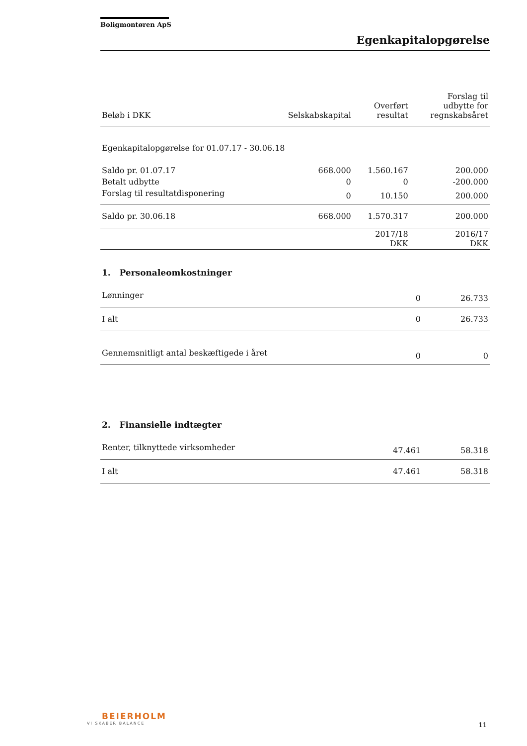Boligmontøren ApS
Egenkapitalopgørelse
| Beløb i DKK | Selskabskapital | Overført resultat | Forslag til udbytte for regnskabsåret |
| --- | --- | --- | --- |
| Egenkapitalopgørelse for 01.07.17 - 30.06.18 | | | |
| Saldo pr. 01.07.17 | 668.000 | 1.560.167 | 200.000 |
| Betalt udbytte | 0 | 0 | -200.000 |
| Forslag til resultatdisponering | 0 | 10.150 | 200.000 |
| Saldo pr. 30.06.18 | 668.000 | 1.570.317 | 200.000 |
| | | 2017/18 DKK | 2016/17 DKK |
| 1. Personaleomkostninger | | |
| Lønninger | 0 | 26.733 |
| I alt | 0 | 26.733 |
| Gennemsnitligt antal beskæftigede i året | 0 | 0 |
| 2. Finansielle indtægter | | |
| Renter, tilknyttede virksomheder | 47.461 | 58.318 |
| I alt | 47.461 | 58.318 |
BEIERHOLM
VI SKABER BALANCE
11